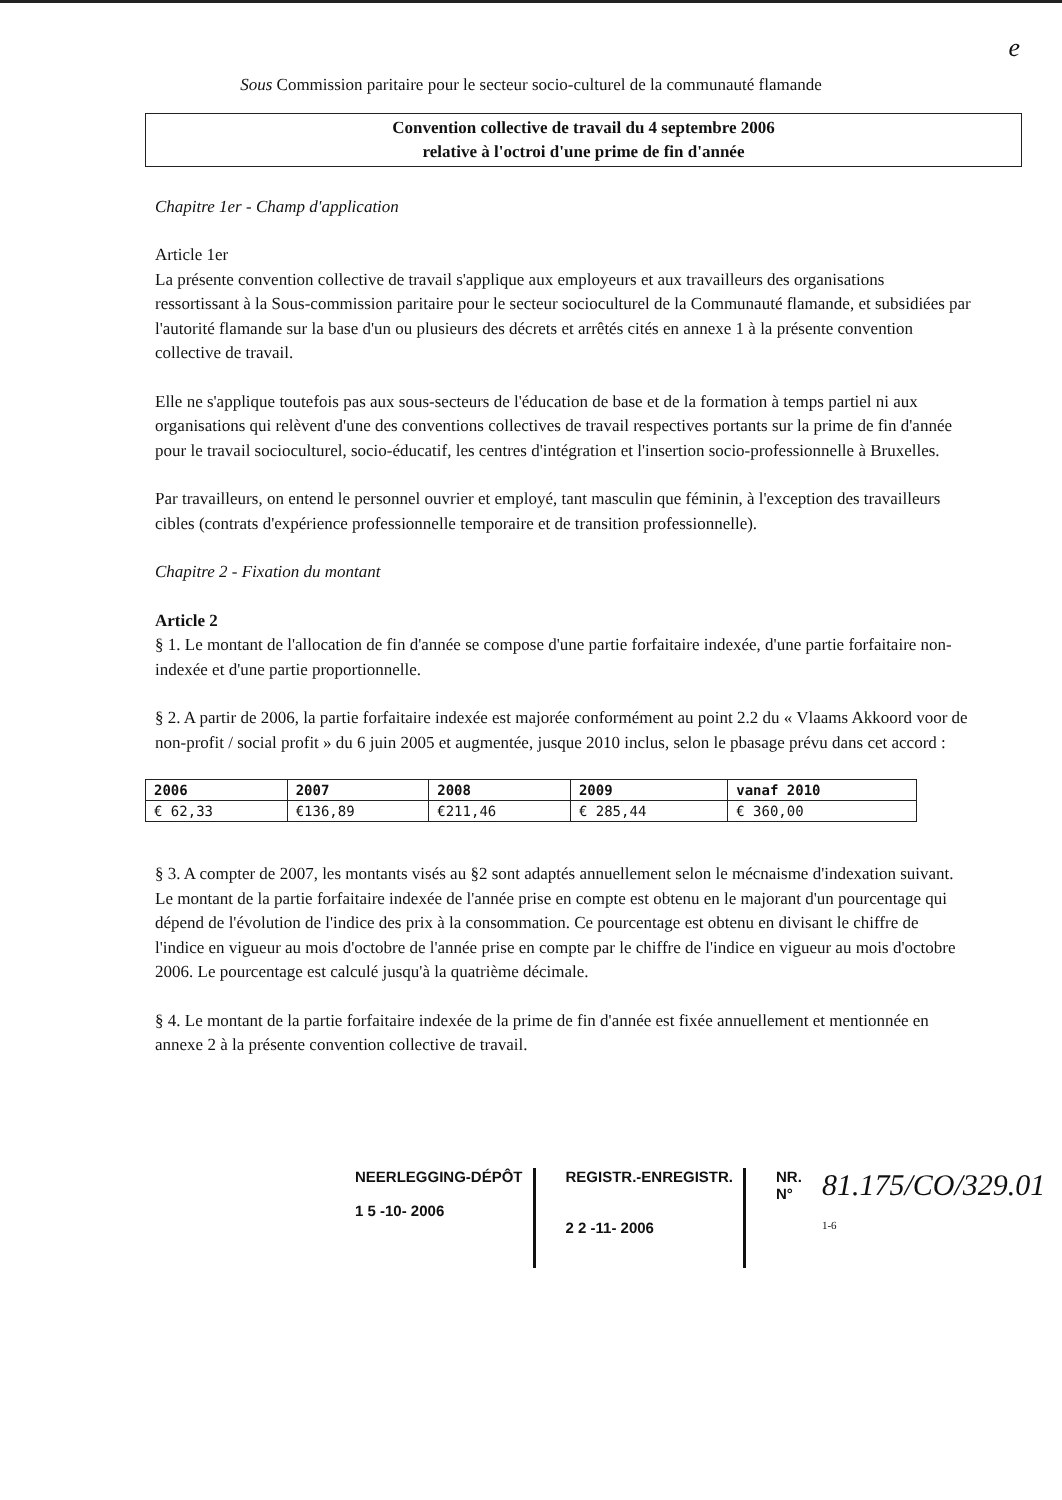e
Sous Commission paritaire pour le secteur socio-culturel de la communauté flamande
Convention collective de travail du 4 septembre 2006
relative à l'octroi d'une prime de fin d'année
Chapitre 1er - Champ d'application
Article 1er
La présente convention collective de travail s'applique aux employeurs et aux travailleurs des organisations ressortissant à la Sous-commission paritaire pour le secteur socioculturel de la Communauté flamande, et subsidiées par l'autorité flamande sur la base d'un ou plusieurs des décrets et arrêtés cités en annexe 1 à la présente convention collective de travail.
Elle ne s'applique toutefois pas aux sous-secteurs de l'éducation de base et de la formation à temps partiel ni aux organisations qui relèvent d'une des conventions collectives de travail respectives portants sur la prime de fin d'année pour le travail socioculturel, socio-éducatif, les centres d'intégration et l'insertion socio-professionnelle à Bruxelles.
Par travailleurs, on entend le personnel ouvrier et employé, tant masculin que féminin, à l'exception des travailleurs cibles (contrats d'expérience professionnelle temporaire et de transition professionnelle).
Chapitre 2 - Fixation du montant
Article 2
§ 1. Le montant de l'allocation de fin d'année se compose d'une partie forfaitaire indexée, d'une partie forfaitaire non-indexée et d'une partie proportionnelle.
§ 2. A partir de 2006, la partie forfaitaire indexée est majorée conformément au point 2.2 du « Vlaams Akkoord voor de non-profit / social profit » du 6 juin 2005 et augmentée, jusque 2010 inclus, selon le pbasage prévu dans cet accord :
| 2006 | 2007 | 2008 | 2009 | vanaf 2010 |
| --- | --- | --- | --- | --- |
| € 62,33 | €136,89 | €211,46 | € 285,44 | € 360,00 |
§ 3. A compter de 2007, les montants visés au §2 sont adaptés annuellement selon le mécnaisme d'indexation suivant.
Le montant de la partie forfaitaire indexée de l'année prise en compte est obtenu en le majorant d'un pourcentage qui dépend de l'évolution de l'indice des prix à la consommation. Ce pourcentage est obtenu en divisant le chiffre de l'indice en vigueur au mois d'octobre de l'année prise en compte par le chiffre de l'indice en vigueur au mois d'octobre 2006. Le pourcentage est calculé jusqu'à la quatrième décimale.
§ 4. Le montant de la partie forfaitaire indexée de la prime de fin d'année est fixée annuellement et mentionnée en annexe 2 à la présente convention collective de travail.
NEERLEGGING-DÉPÔT
1 5 -10- 2006
REGISTR.-ENREGISTR.
2 2 -11- 2006
NR.
N°
81.175/CO/329.01
1-6